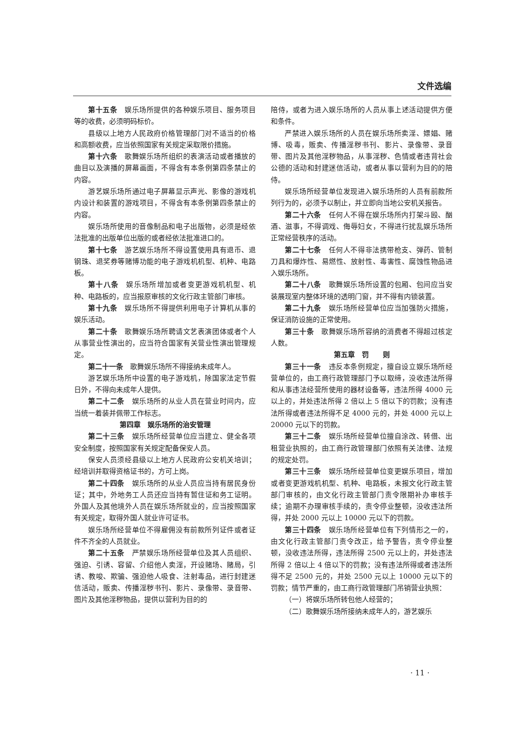文件选编
第十五条　娱乐场所提供的各种娱乐项目、服务项目等的收费，必须明码标价。
县级以上地方人民政府价格管理部门对不适当的价格和高额收费，应当依照国家有关规定采取限价措施。
第十六条　歌舞娱乐场所组织的表演活动或者播放的曲目以及演播的屏幕画面，不得含有本条例第四条禁止的内容。
游艺娱乐场所通过电子屏幕显示声光、影像的游戏机内设计和装置的游戏项目，不得含有本条例第四条禁止的内容。
娱乐场所使用的音像制品和电子出版物，必须是经依法批准的出版单位出版的或者经依法批准进口的。
第十七条　游艺娱乐场所不得设置使用具有退币、退钢珠、退奖券等赌博功能的电子游戏机机型、机种、电路板。
第十八条　娱乐场所增加或者变更游戏机机型、机种、电路板的，应当报原审核的文化行政主管部门审核。
第十九条　娱乐场所不得提供利用电子计算机从事的娱乐活动。
第二十条　歌舞娱乐场所聘请文艺表演团体或者个人从事营业性演出的，应当符合国家有关营业性演出管理规定。
第二十一条　歌舞娱乐场所不得接纳未成年人。
游艺娱乐场所中设置的电子游戏机，除国家法定节假日外，不得向未成年人提供。
第二十二条　娱乐场所的从业人员在营业时间内，应当统一着装并佩带工作标志。
第四章　娱乐场所的治安管理
第二十三条　娱乐场所经营单位应当建立、健全各项安全制度，按照国家有关规定配备保安人员。
保安人员须经县级以上地方人民政府公安机关培训；经培训并取得资格证书的，方可上岗。
第二十四条　娱乐场所的从业人员应当持有居民身份证；其中，外地务工人员还应当持有暂住证和务工证明。外国人及其他境外人员在娱乐场所就业的，应当按照国家有关规定，取得外国人就业许可证书。
娱乐场所经营单位不得雇佣没有前款所列证件或者证件不齐全的人员就业。
第二十五条　严禁娱乐场所经营单位及其人员组织、强迫、引诱、容留、介绍他人卖淫，开设赌场、赌局，引诱、教唆、欺骗、强迫他人吸食、注射毒品，进行封建迷信活动，贩卖、传播淫秽书刊、影片、录像带、录音带、图片及其他淫秽物品，提供以营利为目的的
陪侍，或者为进入娱乐场所的人员从事上述活动提供方便和条件。
严禁进入娱乐场所的人员在娱乐场所卖淫、嫖娼、赌博、吸毒，贩卖、传播淫秽书刊、影片、录像带、录音带、图片及其他淫秽物品，从事淫秽、色情或者违背社会公德的活动和封建迷信活动，或者从事以营利为目的的陪侍。
娱乐场所经营单位发现进入娱乐场所的人员有前款所列行为的，必须予以制止，并立即向当地公安机关报告。
第二十六条　任何人不得在娱乐场所内打架斗殴、酗酒、滋事，不得调戏、侮辱妇女，不得进行扰乱娱乐场所正常经营秩序的活动。
第二十七条　任何人不得非法携带枪支、弹药、管制刀具和爆炸性、易燃性、放射性、毒害性、腐蚀性物品进入娱乐场所。
第二十八条　歌舞娱乐场所设置的包厢、包间应当安装展现室内整体环境的透明门窗，并不得有内锁装置。
第二十九条　娱乐场所经营单位应当加强防火措施，保证消防设施的正常使用。
第三十条　歌舞娱乐场所容纳的消费者不得超过核定人数。
第五章　罚　　则
第三十一条　违反本条例规定，擅自设立娱乐场所经营单位的，由工商行政管理部门予以取缔，没收违法所得和从事违法经营所使用的器材设备等，违法所得 4000 元以上的，并处违法所得 2 倍以上 5 倍以下的罚款；没有违法所得或者违法所得不足 4000 元的，并处 4000 元以上 20000 元以下的罚款。
第三十二条　娱乐场所经营单位擅自涂改、转借、出租营业执照的，由工商行政管理部门依照有关法律、法规的规定处罚。
第三十三条　娱乐场所经营单位变更娱乐项目，增加或者变更游戏机机型、机种、电路板，未报文化行政主管部门审核的，由文化行政主管部门责令限期补办审核手续；逾期不办理审核手续的，责令停业整顿，没收违法所得，并处 2000 元以上 10000 元以下的罚款。
第三十四条　娱乐场所经营单位有下列情形之一的，由文化行政主管部门责令改正，给予警告，责令停业整顿，没收违法所得，违法所得 2500 元以上的，并处违法所得 2 倍以上 4 倍以下的罚款；没有违法所得或者违法所得不足 2500 元的，并处 2500 元以上 10000 元以下的罚款；情节严重的，由工商行政管理部门吊销营业执照：
（一）将娱乐场所转包他人经营的；
（二）歌舞娱乐场所接纳未成年人的，游艺娱乐
· 11 ·